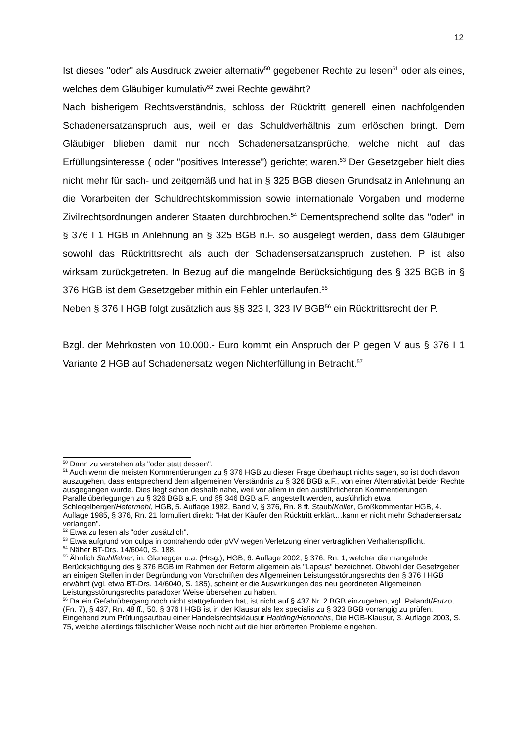12
Ist dieses "oder" als Ausdruck zweier alternativ<sup>50</sup> gegebener Rechte zu lesen<sup>51</sup> oder als eines, welches dem Gläubiger kumulativ<sup>52</sup> zwei Rechte gewährt?
Nach bisherigem Rechtsverständnis, schloss der Rücktritt generell einen nachfolgenden Schadenersatzanspruch aus, weil er das Schuldverhältnis zum erlöschen bringt. Dem Gläubiger blieben damit nur noch Schadenersatzansprüche, welche nicht auf das Erfüllungsinteresse ( oder "positives Interesse") gerichtet waren.<sup>53</sup> Der Gesetzgeber hielt dies nicht mehr für sach- und zeitgemäß und hat in § 325 BGB diesen Grundsatz in Anlehnung an die Vorarbeiten der Schuldrechtskommission sowie internationale Vorgaben und moderne Zivilrechtsordnungen anderer Staaten durchbrochen.<sup>54</sup> Dementsprechend sollte das "oder" in § 376 I 1 HGB in Anlehnung an § 325 BGB n.F. so ausgelegt werden, dass dem Gläubiger sowohl das Rücktrittsrecht als auch der Schadensersatzanspruch zustehen. P ist also wirksam zurückgetreten. In Bezug auf die mangelnde Berücksichtigung des § 325 BGB in § 376 HGB ist dem Gesetzgeber mithin ein Fehler unterlaufen.<sup>55</sup>
Neben § 376 I HGB folgt zusätzlich aus §§ 323 I, 323 IV BGB<sup>56</sup> ein Rücktrittsrecht der P.
Bzgl. der Mehrkosten von 10.000.- Euro kommt ein Anspruch der P gegen V aus § 376 I 1 Variante 2 HGB auf Schadenersatz wegen Nichterfüllung in Betracht.<sup>57</sup>
<sup>50</sup> Dann zu verstehen als "oder statt dessen".
<sup>51</sup> Auch wenn die meisten Kommentierungen zu § 376 HGB zu dieser Frage überhaupt nichts sagen, so ist doch davon auszugehen, dass entsprechend dem allgemeinen Verständnis zu § 326 BGB a.F., von einer Alternativität beider Rechte ausgegangen wurde. Dies liegt schon deshalb nahe, weil vor allem in den ausführlicheren Kommentierungen Parallelüberlegungen zu § 326 BGB a.F. und §§ 346 BGB a.F. angestellt werden, ausführlich etwa Schlegelberger/Hefermehl, HGB, 5. Auflage 1982, Band V, § 376, Rn. 8 ff. Staub/Koller, Großkommentar HGB, 4. Auflage 1985, § 376, Rn. 21 formuliert direkt: "Hat der Käufer den Rücktritt erklärt…kann er nicht mehr Schadensersatz verlangen".
<sup>52</sup> Etwa zu lesen als "oder zusätzlich".
<sup>53</sup> Etwa aufgrund von culpa in contrahendo oder pVV wegen Verletzung einer vertraglichen Verhaltenspflicht.
<sup>54</sup> Näher BT-Drs. 14/6040, S. 188.
<sup>55</sup> Ähnlich Stuhlfelner, in: Glanegger u.a. (Hrsg.), HGB, 6. Auflage 2002, § 376, Rn. 1, welcher die mangelnde Berücksichtigung des § 376 BGB im Rahmen der Reform allgemein als "Lapsus" bezeichnet. Obwohl der Gesetzgeber an einigen Stellen in der Begründung von Vorschriften des Allgemeinen Leistungsstörungsrechts den § 376 I HGB erwähnt (vgl. etwa BT-Drs. 14/6040, S. 185), scheint er die Auswirkungen des neu geordneten Allgemeinen Leistungsstörungsrechts paradoxer Weise übersehen zu haben.
<sup>56</sup> Da ein Gefahrübergang noch nicht stattgefunden hat, ist nicht auf § 437 Nr. 2 BGB einzugehen, vgl. Palandt/Putzo, (Fn. 7), § 437, Rn. 48 ff., 50. § 376 I HGB ist in der Klausur als lex specialis zu § 323 BGB vorrangig zu prüfen. Eingehend zum Prüfungsaufbau einer Handelsrechtsklausur Hadding/Hennrichs, Die HGB-Klausur, 3. Auflage 2003, S. 75, welche allerdings fälschlicher Weise noch nicht auf die hier erörterten Probleme eingehen.